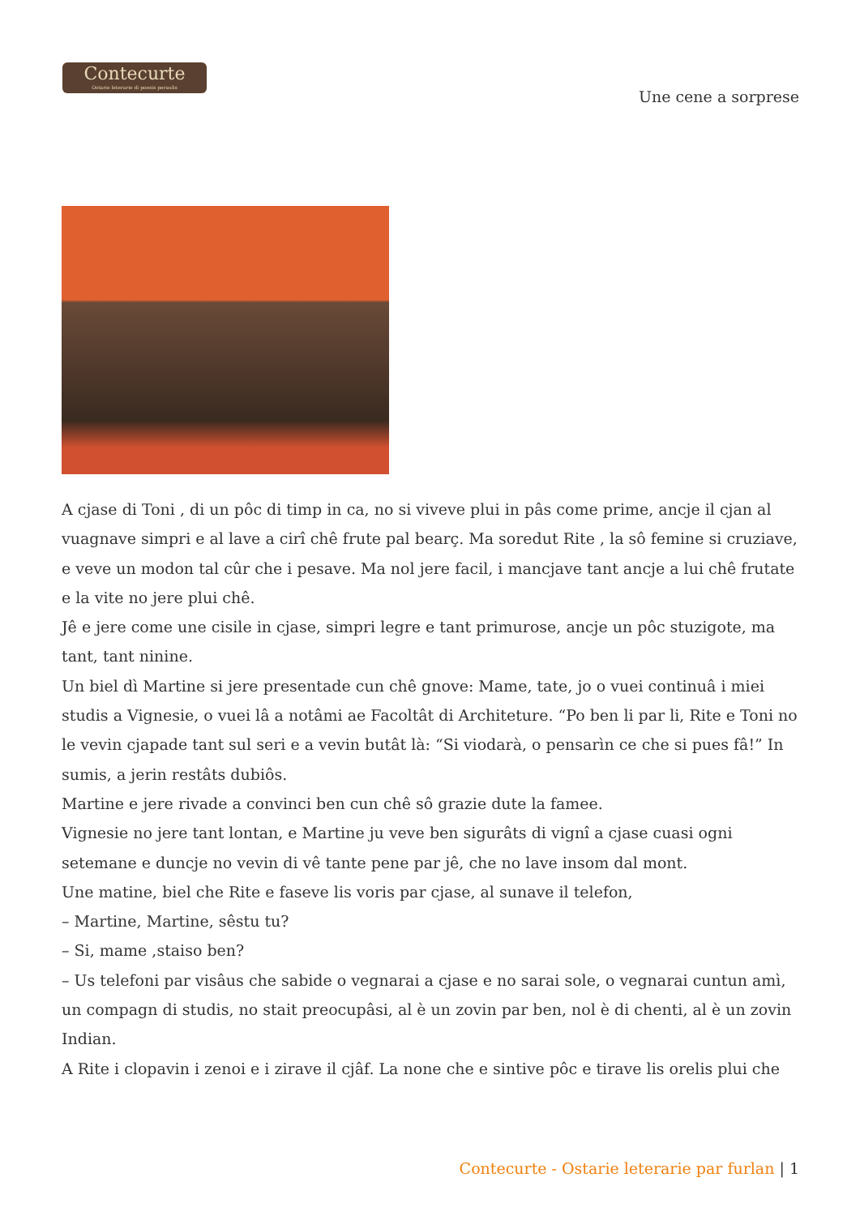Contecurte
Ostarie leterarie di poesis peraulis
Une cene a sorprese
A cjase di Toni , di un pôc di timp in ca, no si viveve plui in pâs come prime, ancje il cjan al vuagnave simpri e al lave a cirî chê frute pal bearç. Ma soredut Rite , la sô femine si cruziave, e veve un modon tal cûr che i pesave. Ma nol jere facil, i mancjave tant ancje a lui chê frutate e la vite no jere plui chê.
Jê e jere come une cisile in cjase, simpri legre e tant primurose, ancje un pôc stuzigote, ma tant, tant ninine.
Un biel dì Martine si jere presentade cun chê gnove: Mame, tate, jo o vuei continuâ i miei studis a Vignesie, o vuei lâ a notâmi ae Facoltât di Architeture. “Po ben li par li, Rite e Toni no le vevin cjapade tant sul seri e a vevin butât là: “Si viodarà, o pensarìn ce che si pues fâ!” In sumis, a jerin restâts dubiôs.
Martine e jere rivade a convinci ben cun chê sô grazie dute la famee.
Vignesie no jere tant lontan, e Martine ju veve ben sigurâts di vignî a cjase cuasi ogni setemane e duncje no vevin di vê tante pene par jê, che no lave insom dal mont.
Une matine, biel che Rite e faseve lis voris par cjase, al sunave il telefon,
– Martine, Martine, sêstu tu?
– Si, mame ,staiso ben?
– Us telefoni par visâus che sabide o vegnarai a cjase e no sarai sole, o vegnarai cuntun amì, un compagn di studis, no stait preocupâsi, al è un zovin par ben, nol è di chenti, al è un zovin Indian.
A Rite i clopavin i zenoi e i zirave il cjâf. La none che e sintive pôc e tirave lis orelis plui che
Contecurte - Ostarie leterarie par furlan | 1